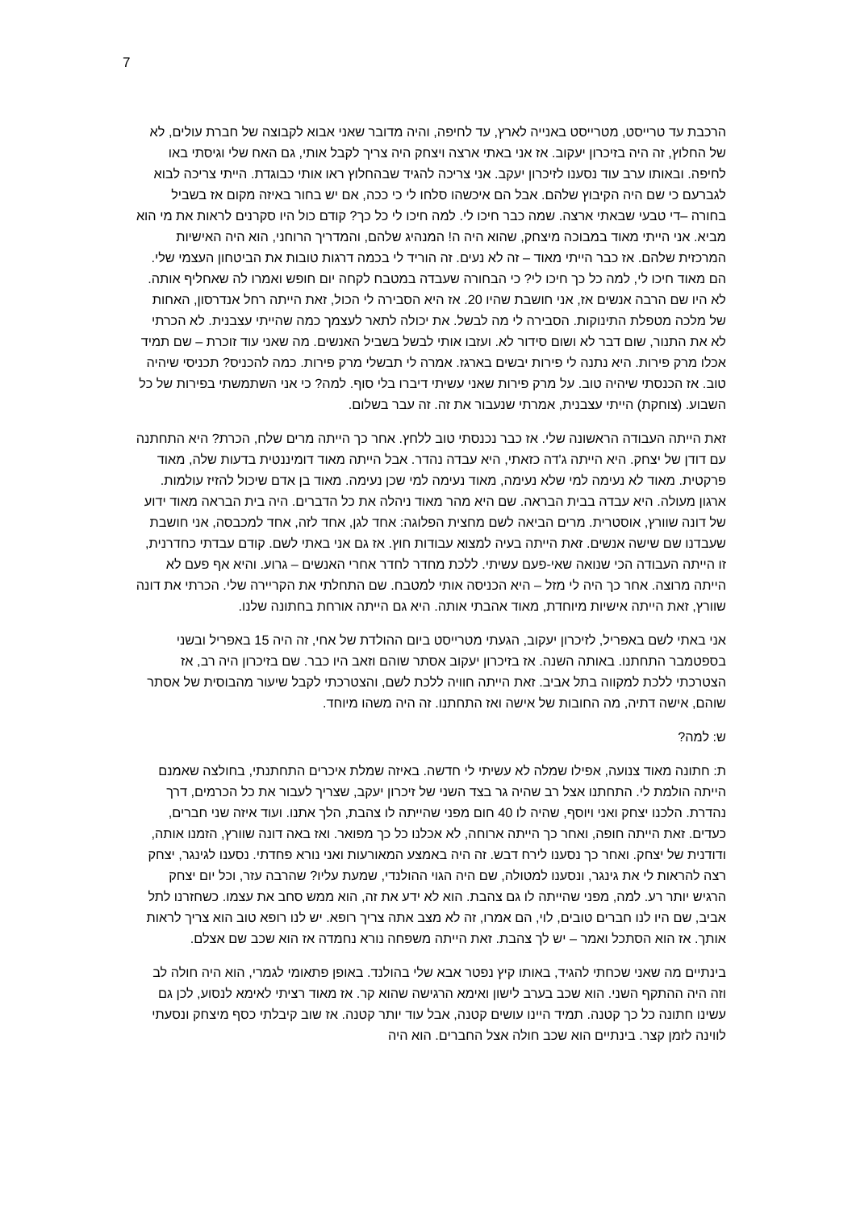7
הרכבת עד טרייסט, מטרייסט באנייה לארץ, עד לחיפה, והיה מדובר שאני אבוא לקבוצה של חברת עולים, לא של החלוץ, זה היה בזיכרון יעקוב. אז אני באתי ארצה ויצחק היה צריך לקבל אותי, גם האח שלי וגיסתי באו לחיפה. ובאותו ערב עוד נסענו לזיכרון יעקב. אני צריכה להגיד שבהחלוץ ראו אותי כבוגדת. הייתי צריכה לבוא לגברעם כי שם היה הקיבוץ שלהם. אבל הם איכשהו סלחו לי כי ככה, אם יש בחור באיזה מקום אז בשביל בחורה –די טבעי שבאתי ארצה. שמה כבר חיכו לי. למה חיכו לי כל כך? קודם כול היו סקרנים לראות את מי הוא מביא. אני הייתי מאוד במבוכה מיצחק, שהוא היה ה! המנהיג שלהם, והמדריך הרוחני, הוא היה האישיות המרכזית שלהם. אז כבר הייתי מאוד – זה לא נעים. זה הוריד לי בכמה דרגות טובות את הביטחון העצמי שלי. הם מאוד חיכו לי, למה כל כך חיכו לי? כי הבחורה שעבדה במטבח לקחה יום חופש ואמרו לה שאחליף אותה. לא היו שם הרבה אנשים אז, אני חושבת שהיו 20. אז היא הסבירה לי הכול, זאת הייתה רחל אנדרסון, האחות של מלכה מטפלת התינוקות. הסבירה לי מה לבשל. את יכולה לתאר לעצמך כמה שהייתי עצבנית. לא הכרתי לא את התנור, שום דבר לא ושום סידור לא. ועזבו אותי לבשל בשביל האנשים. מה שאני עוד זוכרת – שם תמיד אכלו מרק פירות. היא נתנה לי פירות יבשים בארגז. אמרה לי תבשלי מרק פירות. כמה להכניס? תכניסי שיהיה טוב. אז הכנסתי שיהיה טוב. על מרק פירות שאני עשיתי דיברו בלי סוף. למה? כי אני השתמשתי בפירות של כל השבוע. (צוחקת) הייתי עצבנית, אמרתי שנעבור את זה. זה עבר בשלום.
זאת הייתה העבודה הראשונה שלי. אז כבר נכנסתי טוב ללחץ. אחר כך הייתה מרים שלח, הכרת? היא התחתנה עם דודן של יצחק. היא הייתה ג'דה כזאתי, היא עבדה נהדר. אבל הייתה מאוד דומיננטית בדעות שלה, מאוד פרקטית. מאוד לא נעימה למי שלא נעימה, מאוד נעימה למי שכן נעימה. מאוד בן אדם שיכול להזיז עולמות. ארגון מעולה. היא עבדה בבית הבראה. שם היא מהר מאוד ניהלה את כל הדברים. היה בית הבראה מאוד ידוע של דונה שוורץ, אוסטרית. מרים הביאה לשם מחצית הפלוגה: אחד לגן, אחד לזה, אחד למכבסה, אני חושבת שעבדנו שם שישה אנשים. זאת הייתה בעיה למצוא עבודות חוץ. אז גם אני באתי לשם. קודם עבדתי כחדרנית, זו הייתה העבודה הכי שנואה שאי-פעם עשיתי. ללכת מחדר לחדר אחרי האנשים – גרוע. והיא אף פעם לא הייתה מרוצה. אחר כך היה לי מזל – היא הכניסה אותי למטבח. שם התחלתי את הקריירה שלי. הכרתי את דונה שוורץ, זאת הייתה אישיות מיוחדת, מאוד אהבתי אותה. היא גם הייתה אורחת בחתונה שלנו.
אני באתי לשם באפריל, לזיכרון יעקוב, הגעתי מטרייסט ביום ההולדת של אחי, זה היה 15 באפריל ובשני בספטמבר התחתנו. באותה השנה. אז בזיכרון יעקוב אסתר שוהם וזאב היו כבר. שם בזיכרון היה רב, אז הצטרכתי ללכת למקווה בתל אביב. זאת הייתה חוויה ללכת לשם, והצטרכתי לקבל שיעור מהבוסית של אסתר שוהם, אישה דתיה, מה החובות של אישה ואז התחתנו. זה היה משהו מיוחד.
ש: למה?
ת: חתונה מאוד צנועה, אפילו שמלה לא עשיתי לי חדשה. באיזה שמלת איכרים התחתנתי, בחולצה שאמנם הייתה הולמת לי. התחתנו אצל רב שהיה גר בצד השני של זיכרון יעקב, שצריך לעבור את כל הכרמים, דרך נהדרת. הלכנו יצחק ואני ויוסף, שהיה לו 40 חום מפני שהייתה לו צהבת, הלך אתנו. ועוד איזה שני חברים, כעדים. זאת הייתה חופה, ואחר כך הייתה ארוחה, לא אכלנו כל כך מפואר. ואז באה דונה שוורץ, הזמנו אותה, ודודנית של יצחק. ואחר כך נסענו לירח דבש. זה היה באמצע המאורעות ואני נורא פחדתי. נסענו לגינגר, יצחק רצה להראות לי את גינגר, ונסענו למטולה, שם היה הגוי ההולנדי, שמעת עליו? שהרבה עזר, וכל יום יצחק הרגיש יותר רע. למה, מפני שהייתה לו גם צהבת. הוא לא ידע את זה, הוא ממש סחב את עצמו. כשחזרנו לתל אביב, שם היו לנו חברים טובים, לוי, הם אמרו, זה לא מצב אתה צריך רופא. יש לנו רופא טוב הוא צריך לראות אותך. אז הוא הסתכל ואמר – יש לך צהבת. זאת הייתה משפחה נורא נחמדה אז הוא שכב שם אצלם.
בינתיים מה שאני שכחתי להגיד, באותו קיץ נפטר אבא שלי בהולנד. באופן פתאומי לגמרי, הוא היה חולה לב וזה היה ההתקף השני. הוא שכב בערב לישון ואימא הרגישה שהוא קר. אז מאוד רציתי לאימא לנסוע, לכן גם עשינו חתונה כל כך קטנה. תמיד היינו עושים קטנה, אבל עוד יותר קטנה. אז שוב קיבלתי כסף מיצחק ונסעתי לווינה לזמן קצר. בינתיים הוא שכב חולה אצל החברים. הוא היה